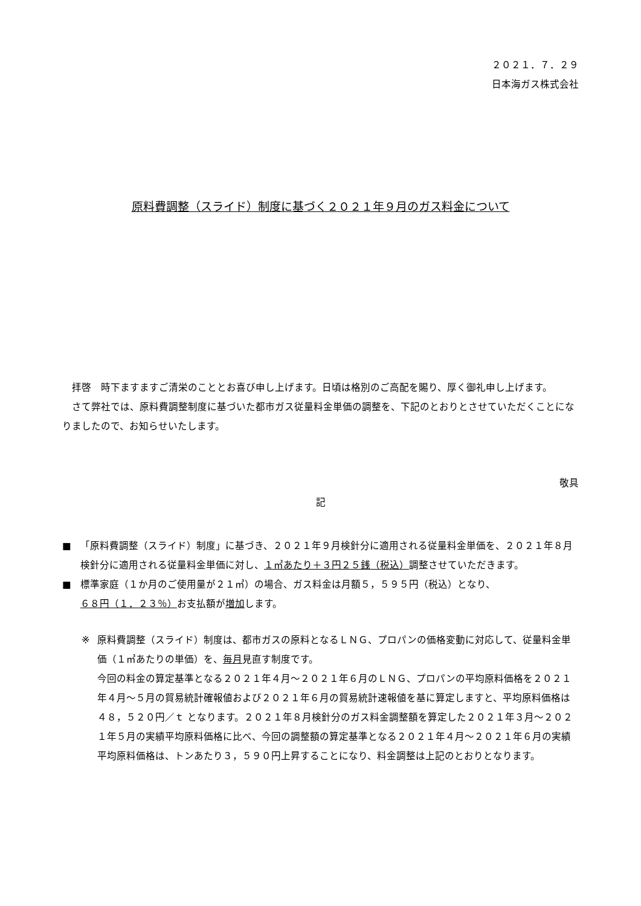２０２１．７．２９
日本海ガス株式会社
原料費調整（スライド）制度に基づく２０２１年９月のガス料金について
　拝啓　時下ますますご清栄のこととお喜び申し上げます。日頃は格別のご高配を賜り、厚く御礼申し上げます。
　さて弊社では、原料費調整制度に基づいた都市ガス従量料金単価の調整を、下記のとおりとさせていただくことになりましたので、お知らせいたします。
敬具
記
■ 「原料費調整（スライド）制度」に基づき、２０２１年９月検針分に適用される従量料金単価を、２０２１年８月検針分に適用される従量料金単価に対し、１㎥あたり＋３円２５銭（税込）調整させていただきます。
■ 標準家庭（１か月のご使用量が２１㎥）の場合、ガス料金は月額５，５９５円（税込）となり、
６８円（１．２３％）お支払額が増加します。
※ 原料費調整（スライド）制度は、都市ガスの原料となるＬＮＧ、プロパンの価格変動に対応して、従量料金単価（１㎥あたりの単価）を、毎月見直す制度です。
今回の料金の算定基準となる２０２１年４月～２０２１年６月のＬＮＧ、プロパンの平均原料価格を２０２１年４月～５月の貿易統計確報値および２０２１年６月の貿易統計速報値を基に算定しますと、平均原料価格は ４８，５２０円／ｔ となります。２０２１年８月検針分のガス料金調整額を算定した２０２１年３月～２０２１年５月の実績平均原料価格に比べ、今回の調整額の算定基準となる２０２１年４月～２０２１年６月の実績平均原料価格は、トンあたり３，５９０円上昇することになり、料金調整は上記のとおりとなります。